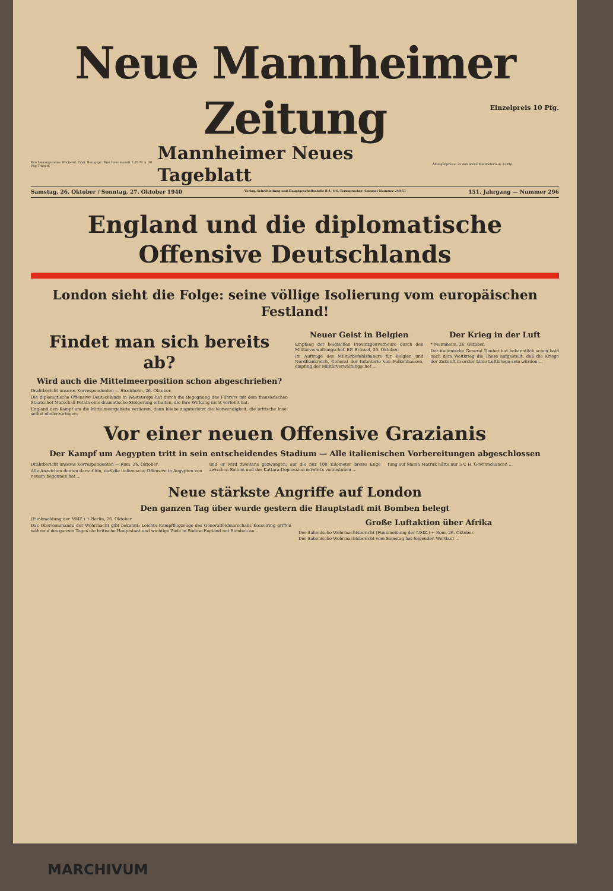Neue Mannheimer Zeitung
Einzelpreis 10 Pfg.
Erscheinungsweise: Wöchentl. 7mal. Bezugspr.: Frei Haus monatl. 1.70 M. u. 30 Pfg. Trägerl.
Mannheimer Neues Tageblatt
Anzeigenpreise: 22 mm breite Millimeterzeile 12 Pfg.
Samstag, 26. Oktober / Sonntag, 27. Oktober 1940 Verlag, Schriftleitung und Hauptgeschäftsstelle R 1, 4-6. Fernsprecher: Sammel-Nummer 249 51 151. Jahrgang — Nummer 296
England und die diplomatische Offensive Deutschlands
London sieht die Folge: seine völlige Isolierung vom europäischen Festland!
Findet man sich bereits ab?
Wird auch die Mittelmeerposition schon abgeschrieben?
Drahtbericht unseres Korrespondenten — Stockholm, 26. Oktober.
Die diplomatische Offensive Deutschlands in Westeuropa hat durch die Begegnung des Führers mit dem französischen Staatschef Marschall Petain eine dramatische Steigerung erhalten, die ihre Wirkung nicht verfehlt hat.
England den Kampf um die Mittelmeergebiete verlieren, dann bliebe zuguterletzt die Notwendigkeit, die britische Insel selbst niederzuringen.
Neuer Geist in Belgien
Empfang der belgischen Provinzgouverneure durch den Militärverwaltungschef. EP. Brüssel, 26. Oktober.
Im Auftrage des Militärbefehlshabers für Belgien und Nordfrankreich, General der Infanterie von Falkenhausen, empfing der Militärverwaltungschef ...
Der Krieg in der Luft
* Mannheim, 26. Oktober.
Der italienische General Douhet hat bekanntlich schon bald nach dem Weltkrieg die These aufgestellt, daß die Kriege der Zukunft in erster Linie Luftkriege sein würden ...
Vor einer neuen Offensive Grazianis
Der Kampf um Aegypten tritt in sein entscheidendes Stadium — Alle italienischen Vorbereitungen abgeschlossen
Drahtbericht unseres Korrespondenten — Rom, 26. Oktober.
Alle Anzeichen deuten darauf hin, daß die italienische Offensive in Aegypten von neuem begonnen hat ...
und er wird zweitens gezwungen, auf die nur 100 Kilometer breite Enge zwischen Sollum und der Kattara-Depression ostwärts vorzustoßen ...
tung auf Marsa Matruk hätte nur 5 v. H. Gewinnchancen ...
Neue stärkste Angriffe auf London
Den ganzen Tag über wurde gestern die Hauptstadt mit Bomben belegt
(Funkmeldung der NMZ.) + Berlin, 26. Oktober.
Das Oberkommando der Wehrmacht gibt bekannt: Leichte Kampfflugzeuge des Generalfeldmarschalls Kesselring griffen während des ganzen Tages die britische Hauptstadt und wichtige Ziele in Südost-England mit Bomben an ...
Große Luftaktion über Afrika
Der italienische Wehrmachtsbericht (Funkmeldung der NMZ.) + Rom, 26. Oktober.
Der italienische Wehrmachtsbericht vom Samstag hat folgenden Wortlaut ...
MARCHIVUM